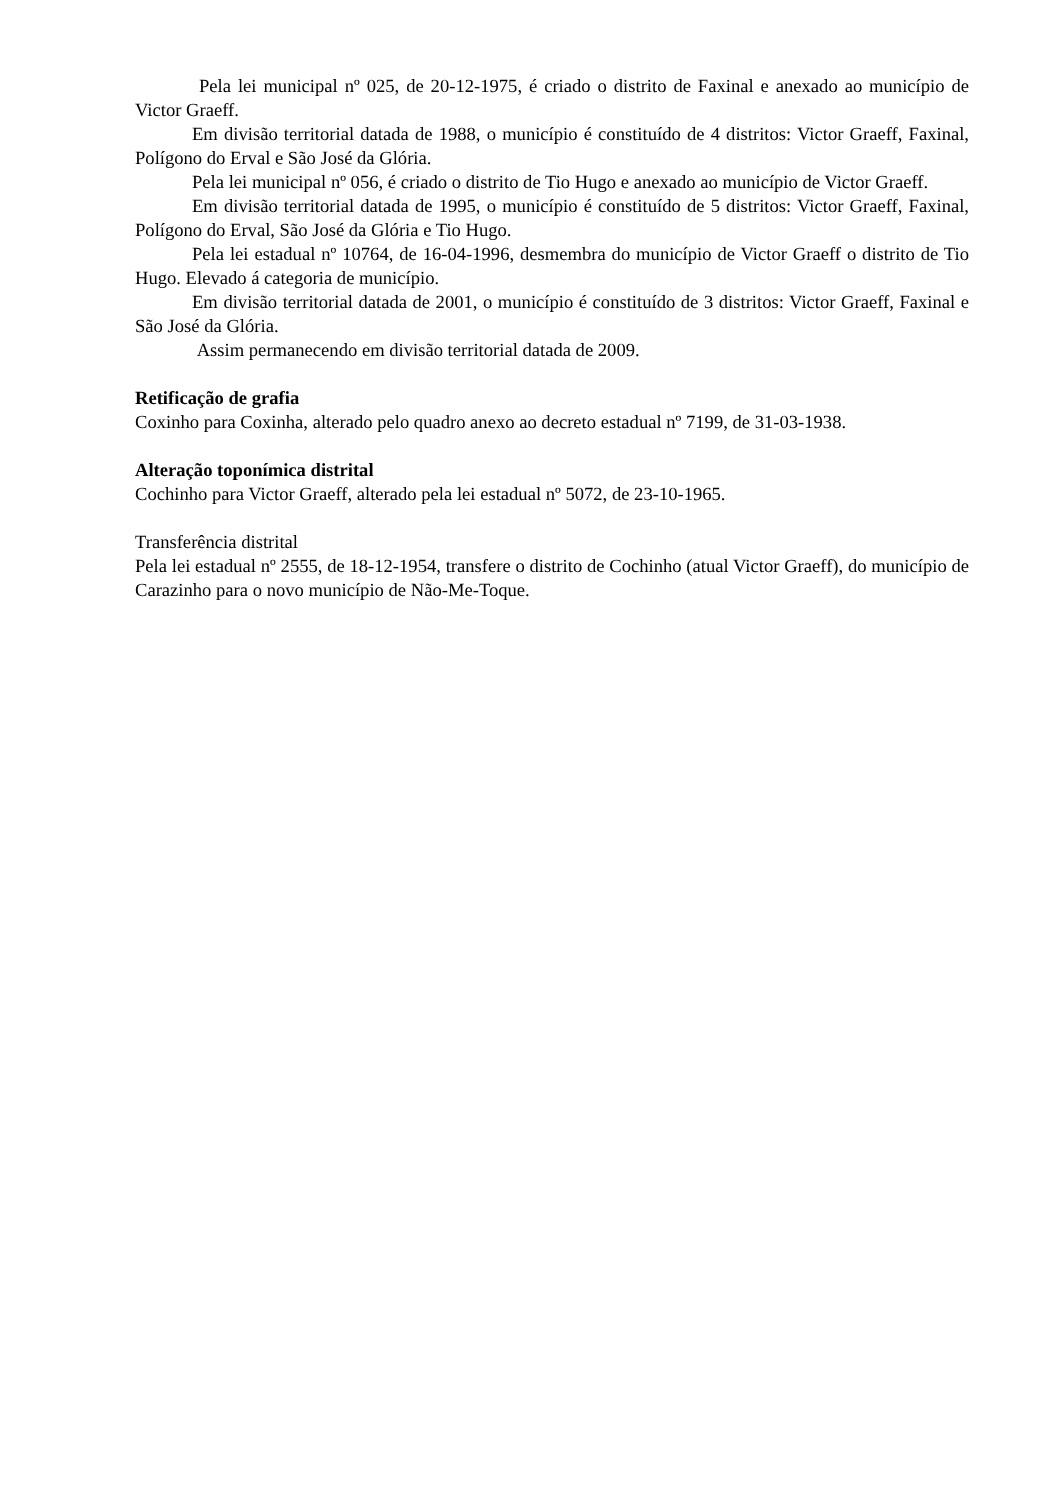Pela lei municipal nº 025, de 20-12-1975, é criado o distrito de Faxinal e anexado ao município de Victor Graeff.
Em divisão territorial datada de 1988, o município é constituído de 4 distritos: Victor Graeff, Faxinal, Polígono do Erval e São José da Glória.
Pela lei municipal nº 056, é criado o distrito de Tio Hugo e anexado ao município de Victor Graeff.
Em divisão territorial datada de 1995, o município é constituído de 5 distritos: Victor Graeff, Faxinal, Polígono do Erval, São José da Glória e Tio Hugo.
Pela lei estadual nº 10764, de 16-04-1996, desmembra do município de Victor Graeff o distrito de Tio Hugo. Elevado á categoria de município.
Em divisão territorial datada de 2001, o município é constituído de 3 distritos: Victor Graeff, Faxinal e São José da Glória.
Assim permanecendo em divisão territorial datada de 2009.
Retificação de grafia
Coxinho para Coxinha, alterado pelo quadro anexo ao decreto estadual nº 7199, de 31-03-1938.
Alteração toponímica distrital
Cochinho para Victor Graeff, alterado pela lei estadual nº 5072, de 23-10-1965.
Transferência distrital
Pela lei estadual nº 2555, de 18-12-1954, transfere o distrito de Cochinho (atual Victor Graeff), do município de Carazinho para o novo município de Não-Me-Toque.